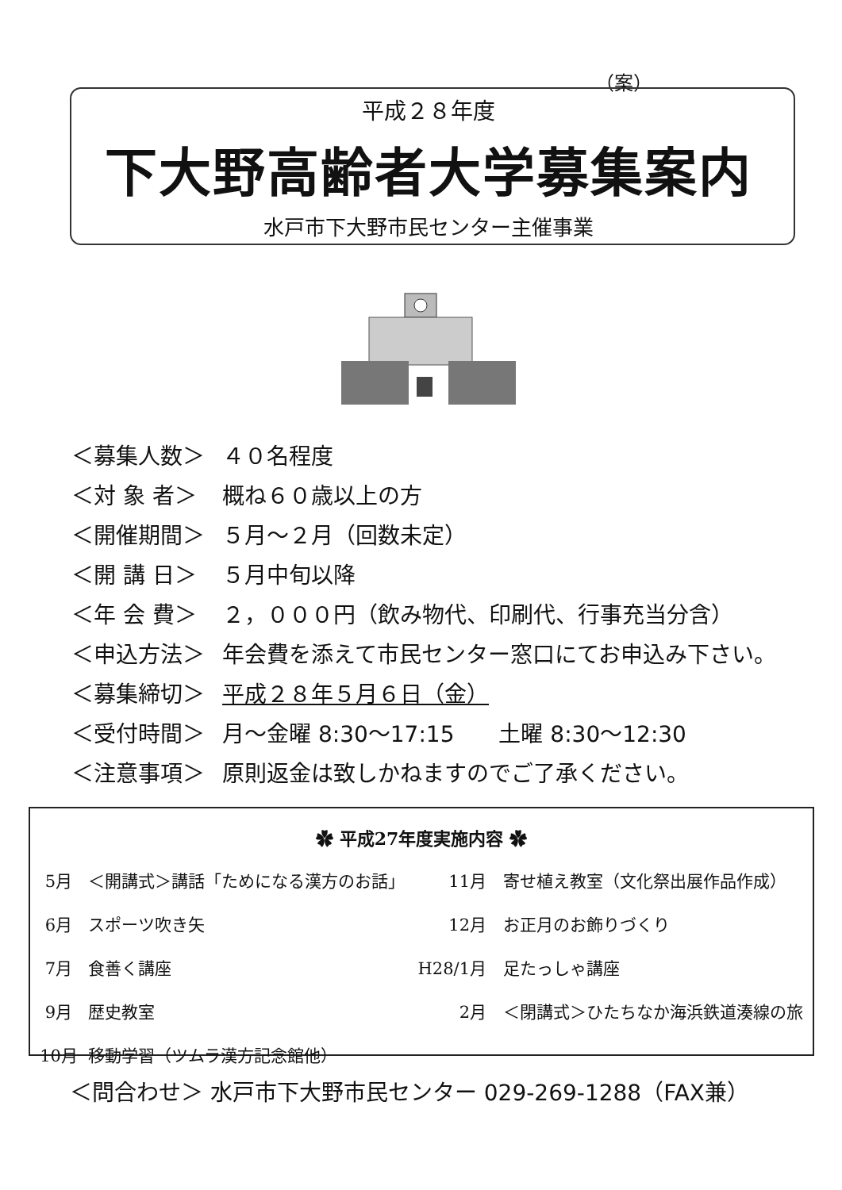（案）
平成２８年度
下大野高齢者大学募集案内
水戸市下大野市民センター主催事業
| ＜募集人数＞ | ４０名程度 |
| ＜対 象 者＞ | 概ね６０歳以上の方 |
| ＜開催期間＞ | ５月～２月（回数未定） |
| ＜開 講 日＞ | ５月中旬以降 |
| ＜年 会 費＞ | ２，０００円（飲み物代、印刷代、行事充当分含） |
| ＜申込方法＞ | 年会費を添えて市民センター窓口にてお申込み下さい。 |
| ＜募集締切＞ | 平成２８年５月６日（金） |
| ＜受付時間＞ | 月～金曜 8:30～17:15 土曜 8:30～12:30 |
| ＜注意事項＞ | 原則返金は致しかねますのでご了承ください。 |
✿ 平成27年度実施内容 ✿
| 5月 | ＜開講式＞講話「ためになる漢方のお話」 | 11月 | 寄せ植え教室（文化祭出展作品作成） |
| 6月 | スポーツ吹き矢 | 12月 | お正月のお飾りづくり |
| 7月 | 食善く講座 | H28/1月 | 足たっしゃ講座 |
| 9月 | 歴史教室 | 2月 | ＜閉講式＞ひたちなか海浜鉄道湊線の旅 |
| 10月 | 移動学習（ツムラ漢方記念館他） | | |
＜問合わせ＞ 水戸市下大野市民センター 029-269-1288（FAX兼）